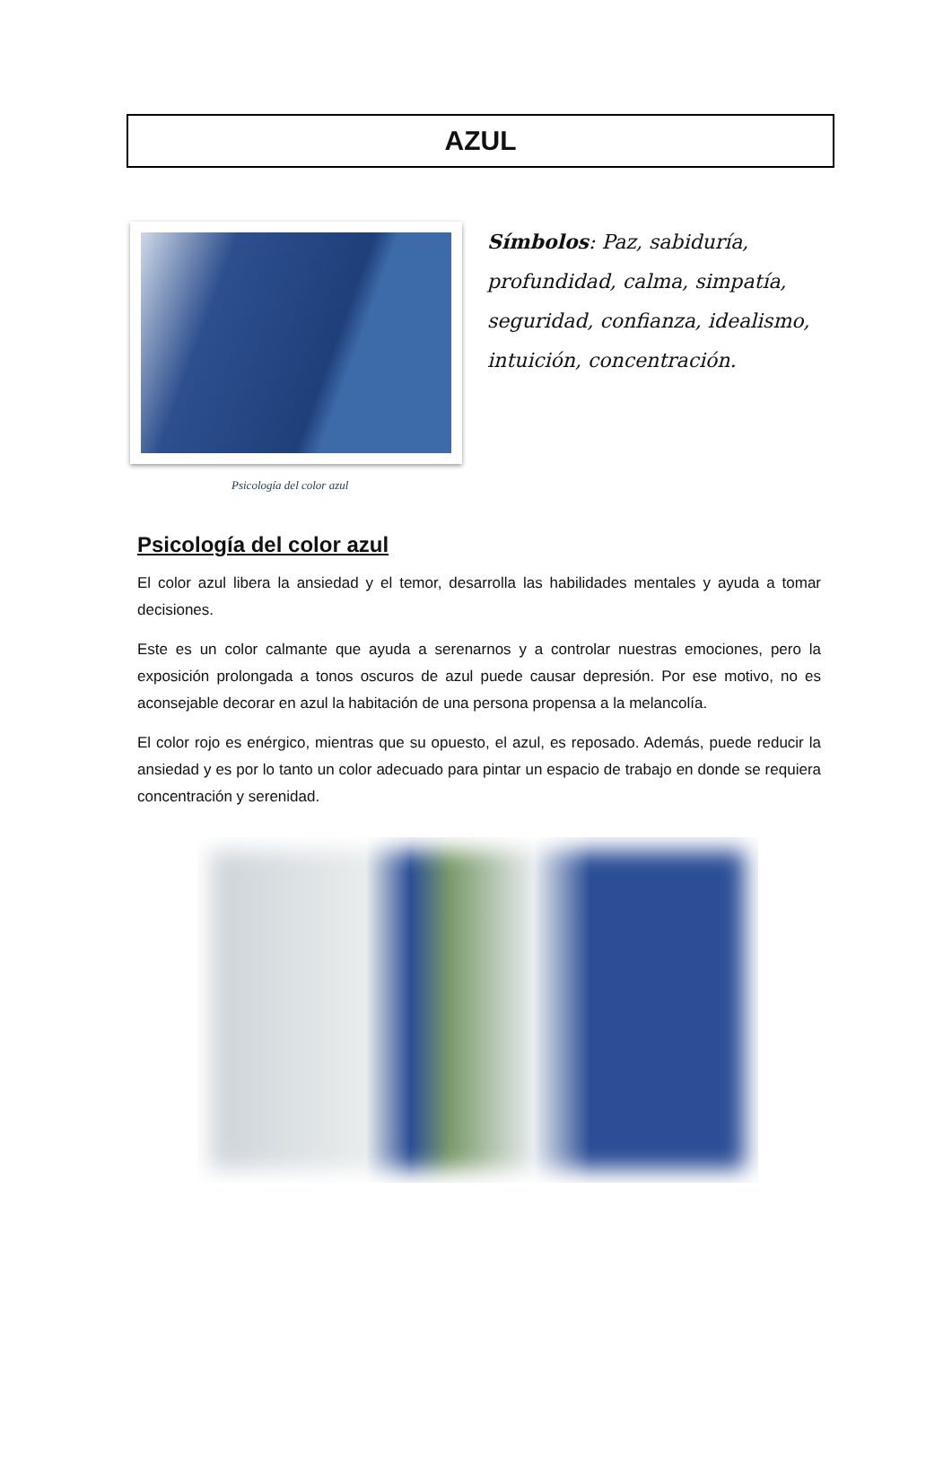AZUL
Símbolos: Paz, sabiduría, profundidad, calma, simpatía, seguridad, confianza, idealismo, intuición, concentración.
Psicología del color azul
Psicología del color azul
El color azul libera la ansiedad y el temor, desarrolla las habilidades mentales y ayuda a tomar decisiones.
Este es un color calmante que ayuda a serenarnos y a controlar nuestras emociones, pero la exposición prolongada a tonos oscuros de azul puede causar depresión. Por ese motivo, no es aconsejable decorar en azul la habitación de una persona propensa a la melancolía.
El color rojo es enérgico, mientras que su opuesto, el azul, es reposado. Además, puede reducir la ansiedad y es por lo tanto un color adecuado para pintar un espacio de trabajo en donde se requiera concentración y serenidad.